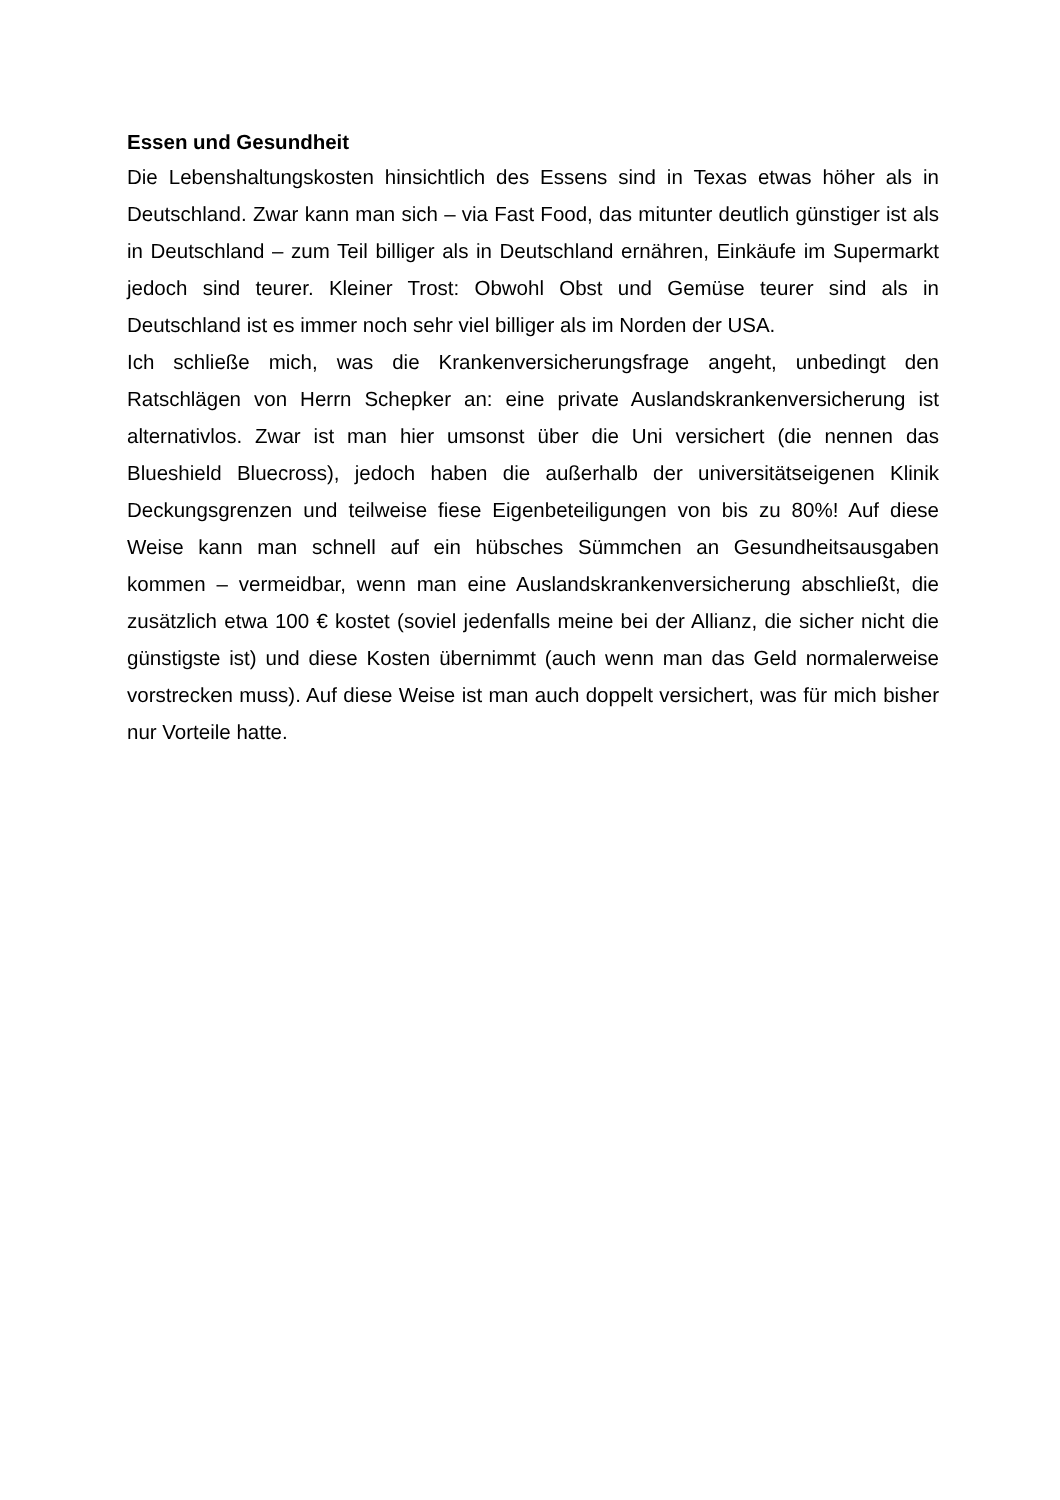Essen und Gesundheit
Die Lebenshaltungskosten hinsichtlich des Essens sind in Texas etwas höher als in Deutschland. Zwar kann man sich – via Fast Food, das mitunter deutlich günstiger ist als in Deutschland – zum Teil billiger als in Deutschland ernähren, Einkäufe im Supermarkt jedoch sind teurer. Kleiner Trost: Obwohl Obst und Gemüse teurer sind als in Deutschland ist es immer noch sehr viel billiger als im Norden der USA.
Ich schließe mich, was die Krankenversicherungsfrage angeht, unbedingt den Ratschlägen von Herrn Schepker an: eine private Auslandskrankenversicherung ist alternativlos. Zwar ist man hier umsonst über die Uni versichert (die nennen das Blueshield Bluecross), jedoch haben die außerhalb der universitätseigenen Klinik Deckungsgrenzen und teilweise fiese Eigenbeteiligungen von bis zu 80%! Auf diese Weise kann man schnell auf ein hübsches Sümmchen an Gesundheitsausgaben kommen – vermeidbar, wenn man eine Auslandskrankenversicherung abschließt, die zusätzlich etwa 100 € kostet (soviel jedenfalls meine bei der Allianz, die sicher nicht die günstigste ist) und diese Kosten übernimmt (auch wenn man das Geld normalerweise vorstrecken muss). Auf diese Weise ist man auch doppelt versichert, was für mich bisher nur Vorteile hatte.